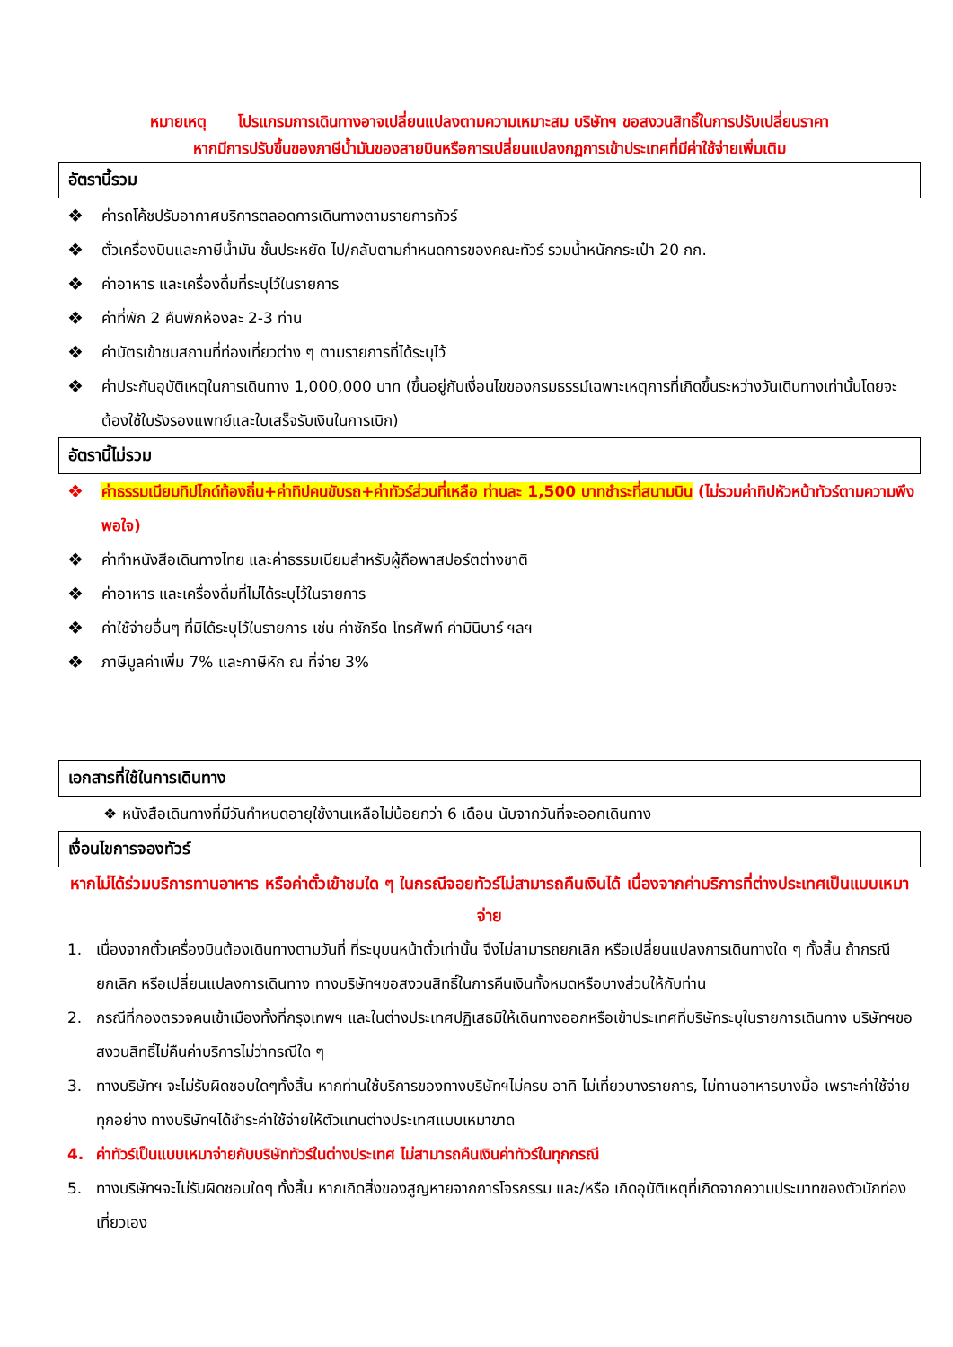หมายเหตุ โปรแกรมการเดินทางอาจเปลี่ยนแปลงตามความเหมาะสม บริษัทฯ ขอสงวนสิทธิ์ในการปรับเปลี่ยนราคา
หากมีการปรับขึ้นของภาษีน้ำมันของสายบินหรือการเปลี่ยนแปลงกฏการเข้าประเทศที่มีค่าใช้จ่ายเพิ่มเติม
อัตรานี้รวม
❖ ค่ารถโค้ชปรับอากาศบริการตลอดการเดินทางตามรายการทัวร์
❖ ตั๋วเครื่องบินและภาษีน้ำมัน ชั้นประหยัด ไป/กลับตามกำหนดการของคณะทัวร์ รวมน้ำหนักกระเป๋า 20 กก.
❖ ค่าอาหาร และเครื่องดื่มที่ระบุไว้ในรายการ
❖ ค่าที่พัก 2 คืนพักห้องละ 2-3 ท่าน
❖ ค่าบัตรเข้าชมสถานที่ท่องเที่ยวต่าง ๆ ตามรายการที่ได้ระบุไว้
❖ ค่าประกันอุบัติเหตุในการเดินทาง 1,000,000 บาท (ขึ้นอยู่กับเงื่อนไขของกรมธรรม์เฉพาะเหตุการที่เกิดขึ้นระหว่างวันเดินทางเท่านั้นโดยจะต้องใช้ใบรังรองแพทย์และใบเสร็จรับเงินในการเบิก)
อัตรานี้ไม่รวม
❖ ค่าธรรมเนียมทิปไกด์ท้องถิ่น+ค่าทิปคนขับรถ+ค่าทัวร์ส่วนที่เหลือ ท่านละ 1,500 บาทชำระที่สนามบิน (ไม่รวมค่าทิปหัวหน้าทัวร์ตามความพึงพอใจ)
❖ ค่าทำหนังสือเดินทางไทย และค่าธรรมเนียมสำหรับผู้ถือพาสปอร์ตต่างชาติ
❖ ค่าอาหาร และเครื่องดื่มที่ไม่ได้ระบุไว้ในรายการ
❖ ค่าใช้จ่ายอื่นๆ ที่มิได้ระบุไว้ในรายการ เช่น ค่าซักรีด โทรศัพท์ ค่ามินิบาร์ ฯลฯ
❖ ภาษีมูลค่าเพิ่ม 7% และภาษีหัก ณ ที่จ่าย 3%
เอกสารที่ใช้ในการเดินทาง
❖ หนังสือเดินทางที่มีวันกำหนดอายุใช้งานเหลือไม่น้อยกว่า 6 เดือน นับจากวันที่จะออกเดินทาง
เงื่อนไขการจองทัวร์
หากไม่ได้ร่วมบริการทานอาหาร หรือค่าตั๋วเข้าชมใด ๆ ในกรณีจอยทัวร์ไม่สามารถคืนเงินได้ เนื่องจากค่าบริการที่ต่างประเทศเป็นแบบเหมาจ่าย
1. เนื่องจากตั๋วเครื่องบินต้องเดินทางตามวันที่ ที่ระบุบนหน้าตั๋วเท่านั้น จึงไม่สามารถยกเลิก หรือเปลี่ยนแปลงการเดินทางใด ๆ ทั้งสิ้น ถ้ากรณียกเลิก หรือเปลี่ยนแปลงการเดินทาง ทางบริษัทฯขอสงวนสิทธิ์ในการคืนเงินทั้งหมดหรือบางส่วนให้กับท่าน
2. กรณีที่กองตรวจคนเข้าเมืองทั้งที่กรุงเทพฯ และในต่างประเทศปฏิเสธมิให้เดินทางออกหรือเข้าประเทศที่บริษัทระบุในรายการเดินทาง บริษัทฯขอสงวนสิทธิ์ไม่คืนค่าบริการไม่ว่ากรณีใด ๆ
3. ทางบริษัทฯ จะไม่รับผิดชอบใดๆทั้งสิ้น หากท่านใช้บริการของทางบริษัทฯไม่ครบ อาทิ ไม่เที่ยวบางรายการ, ไม่ทานอาหารบางมื้อ เพราะค่าใช้จ่ายทุกอย่าง ทางบริษัทฯได้ชำระค่าใช้จ่ายให้ตัวแทนต่างประเทศแบบเหมาขาด
4. ค่าทัวร์เป็นแบบเหมาจ่ายกับบริษัททัวร์ในต่างประเทศ ไม่สามารถคืนเงินค่าทัวร์ในทุกกรณี
5. ทางบริษัทฯจะไม่รับผิดชอบใดๆ ทั้งสิ้น หากเกิดสิ่งของสูญหายจากการโจรกรรม และ/หรือ เกิดอุบัติเหตุที่เกิดจากความประมาทของตัวนักท่องเที่ยวเอง